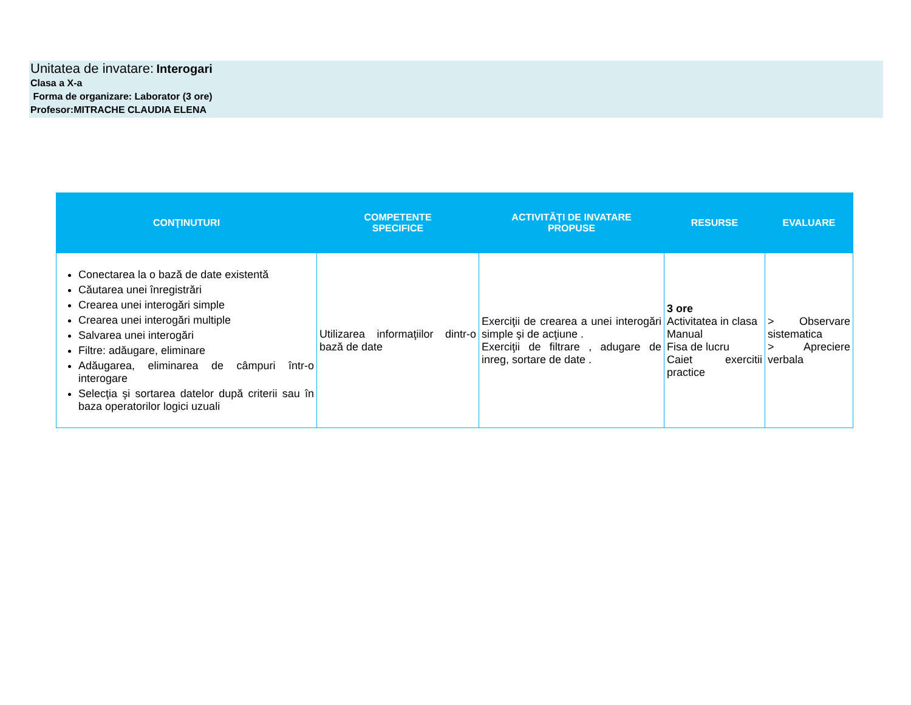Unitatea de invatare: Interogari
Clasa a X-a
Forma de organizare: Laborator (3 ore)
Profesor:MITRACHE CLAUDIA ELENA
| CONŢINUTURI | COMPETENTE SPECIFICE | ACTIVITĂŢI DE INVATARE PROPUSE | RESURSE | EVALUARE |
| --- | --- | --- | --- | --- |
| Conectarea la o bază de date existentă Căutarea unei înregistrări Crearea unei interogări simple Crearea unei interogări multiple Salvarea unei interogări Filtre: adăugare, eliminare Adăugarea, eliminarea de câmpuri într-o interogare Selecţia şi sortarea datelor după criterii sau în baza operatorilor logici uzuali | Utilizarea informaţiilor dintr-o bază de date | Exerciţii de crearea a unei interogări simple şi de acţiune . Exerciţii de filtrare , adugare de inreg, sortare de date . | 3 ore Activitatea in clasa Manual Fisa de lucru Caiet exercitii practice | > Observare sistematica > Apreciere verbala |